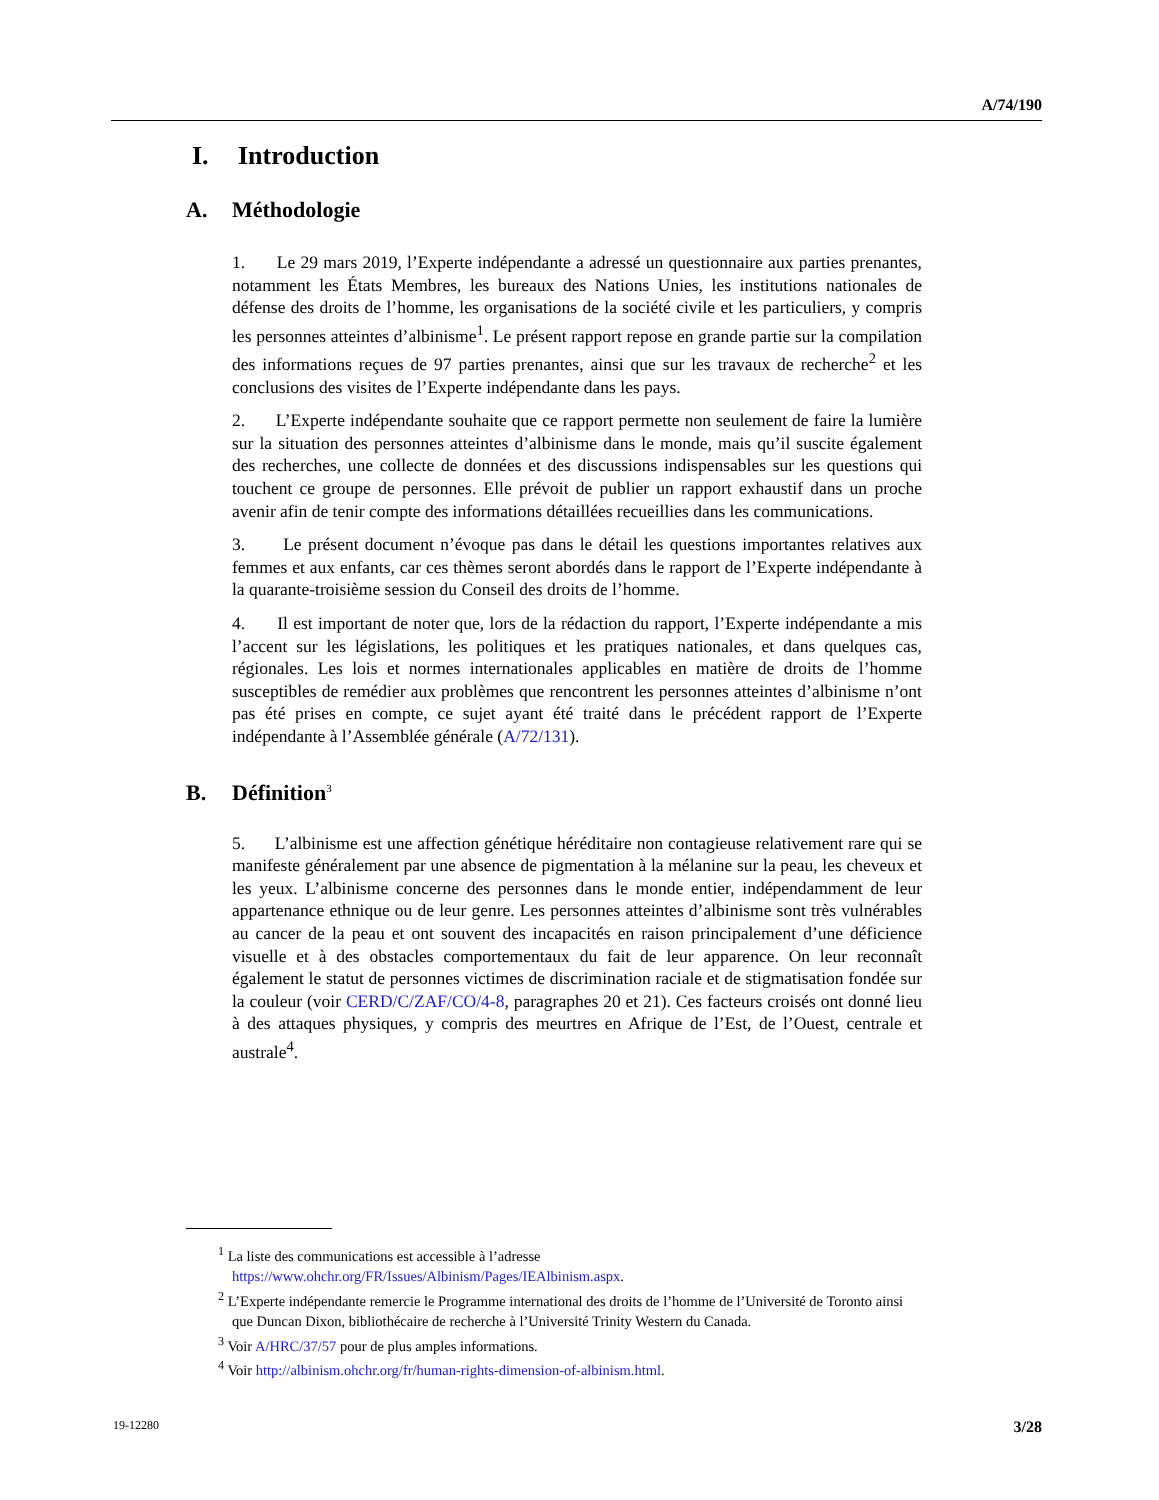A/74/190
I. Introduction
A. Méthodologie
1. Le 29 mars 2019, l’Experte indépendante a adressé un questionnaire aux parties prenantes, notamment les États Membres, les bureaux des Nations Unies, les institutions nationales de défense des droits de l’homme, les organisations de la société civile et les particuliers, y compris les personnes atteintes d’albinisme<sup>1</sup>. Le présent rapport repose en grande partie sur la compilation des informations reçues de 97 parties prenantes, ainsi que sur les travaux de recherche<sup>2</sup> et les conclusions des visites de l’Experte indépendante dans les pays.
2. L’Experte indépendante souhaite que ce rapport permette non seulement de faire la lumière sur la situation des personnes atteintes d’albinisme dans le monde, mais qu’il suscite également des recherches, une collecte de données et des discussions indispensables sur les questions qui touchent ce groupe de personnes. Elle prévoit de publier un rapport exhaustif dans un proche avenir afin de tenir compte des informations détaillées recueillies dans les communications.
3. Le présent document n’évoque pas dans le détail les questions importantes relatives aux femmes et aux enfants, car ces thèmes seront abordés dans le rapport de l’Experte indépendante à la quarante-troisième session du Conseil des droits de l’homme.
4. Il est important de noter que, lors de la rédaction du rapport, l’Experte indépendante a mis l’accent sur les législations, les politiques et les pratiques nationales, et dans quelques cas, régionales. Les lois et normes internationales applicables en matière de droits de l’homme susceptibles de remédier aux problèmes que rencontrent les personnes atteintes d’albinisme n’ont pas été prises en compte, ce sujet ayant été traité dans le précédent rapport de l’Experte indépendante à l’Assemblée générale (A/72/131).
B. Définition<sup>3</sup>
5. L’albinisme est une affection génétique héréditaire non contagieuse relativement rare qui se manifeste généralement par une absence de pigmentation à la mélanine sur la peau, les cheveux et les yeux. L’albinisme concerne des personnes dans le monde entier, indépendamment de leur appartenance ethnique ou de leur genre. Les personnes atteintes d’albinisme sont très vulnérables au cancer de la peau et ont souvent des incapacités en raison principalement d’une déficience visuelle et à des obstacles comportementaux du fait de leur apparence. On leur reconnaît également le statut de personnes victimes de discrimination raciale et de stigmatisation fondée sur la couleur (voir CERD/C/ZAF/CO/4-8, paragraphes 20 et 21). Ces facteurs croisés ont donné lieu à des attaques physiques, y compris des meurtres en Afrique de l’Est, de l’Ouest, centrale et australe<sup>4</sup>.
<sup>1</sup> La liste des communications est accessible à l’adresse
https://www.ohchr.org/FR/Issues/Albinism/Pages/IEAlbinism.aspx.
<sup>2</sup> L’Experte indépendante remercie le Programme international des droits de l’homme de l’Université de Toronto ainsi que Duncan Dixon, bibliothécaire de recherche à l’Université Trinity Western du Canada.
<sup>3</sup> Voir A/HRC/37/57 pour de plus amples informations.
<sup>4</sup> Voir http://albinism.ohchr.org/fr/human-rights-dimension-of-albinism.html.
19-12280 3/28